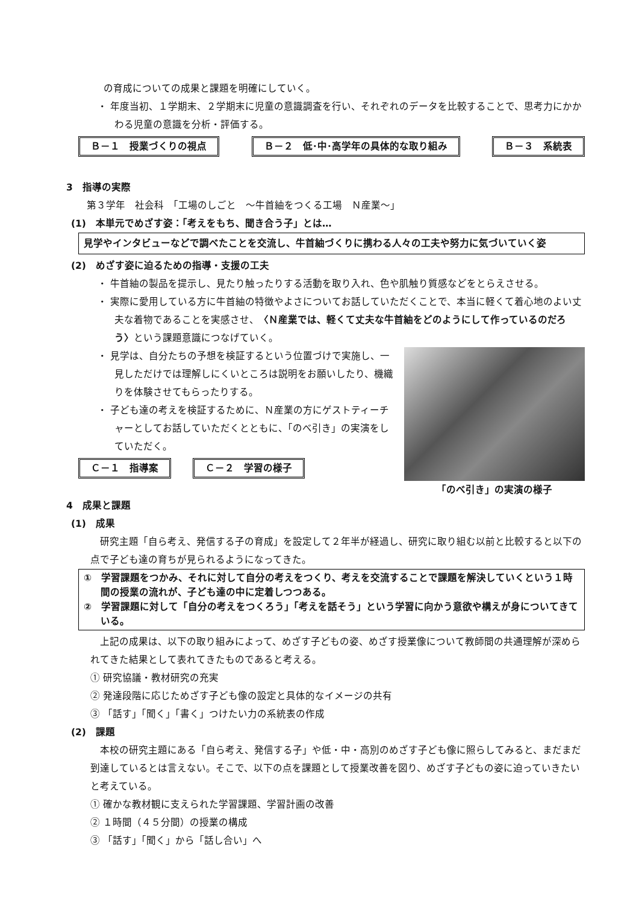の育成についての成果と課題を明確にしていく。
・ 年度当初、１学期末、２学期末に児童の意識調査を行い、それぞれのデータを比較することで、思考力にかかわる児童の意識を分析・評価する。
Ｂ－１　授業づくりの視点 Ｂ－２　低･中･高学年の具体的な取り組み Ｂ－３　系統表
3　指導の実際
第３学年　社会科　「工場のしごと　～牛首紬をつくる工場　Ｎ産業～」
(1)　本単元でめざす姿：「考えをもち、聞き合う子」とは…
見学やインタビューなどで調べたことを交流し、牛首紬づくりに携わる人々の工夫や努力に気づいていく姿
(2)　めざす姿に迫るための指導・支援の工夫
・ 牛首紬の製品を提示し、見たり触ったりする活動を取り入れ、色や肌触り質感などをとらえさせる。
・ 実際に愛用している方に牛首紬の特徴やよさについてお話していただくことで、本当に軽くて着心地のよい丈夫な着物であることを実感させ、〈Ｎ産業では、軽くて丈夫な牛首紬をどのようにして作っているのだろう〉という課題意識につなげていく。
・ 見学は、自分たちの予想を検証するという位置づけで実施し、一見しただけでは理解しにくいところは説明をお願いしたり、機織りを体験させてもらったりする。
・ 子ども達の考えを検証するために、Ｎ産業の方にゲストティーチャーとしてお話していただくとともに、「のべ引き」の実演をしていただく。
Ｃ－１　指導案 Ｃ－２　学習の様子
4　成果と課題
「のべ引き」の実演の様子
(1)　成果
研究主題「自ら考え、発信する子の育成」を設定して２年半が経過し、研究に取り組む以前と比較すると以下の点で子ども達の育ちが見られるようになってきた。
①　学習課題をつかみ、それに対して自分の考えをつくり、考えを交流することで課題を解決していくという１時間の授業の流れが、子ども達の中に定着しつつある。
②　学習課題に対して「自分の考えをつくろう」「考えを話そう」という学習に向かう意欲や構えが身についてきている。
上記の成果は、以下の取り組みによって、めざす子どもの姿、めざす授業像について教師間の共通理解が深められてきた結果として表れてきたものであると考える。
① 研究協議・教材研究の充実
② 発達段階に応じためざす子ども像の設定と具体的なイメージの共有
③ 「話す」「聞く」「書く」つけたい力の系統表の作成
(2)　課題
本校の研究主題にある「自ら考え、発信する子」や低・中・高別のめざす子ども像に照らしてみると、まだまだ到達しているとは言えない。そこで、以下の点を課題として授業改善を図り、めざす子どもの姿に迫っていきたいと考えている。
① 確かな教材観に支えられた学習課題、学習計画の改善
② １時間（４５分間）の授業の構成
③ 「話す」「聞く」から「話し合い」へ